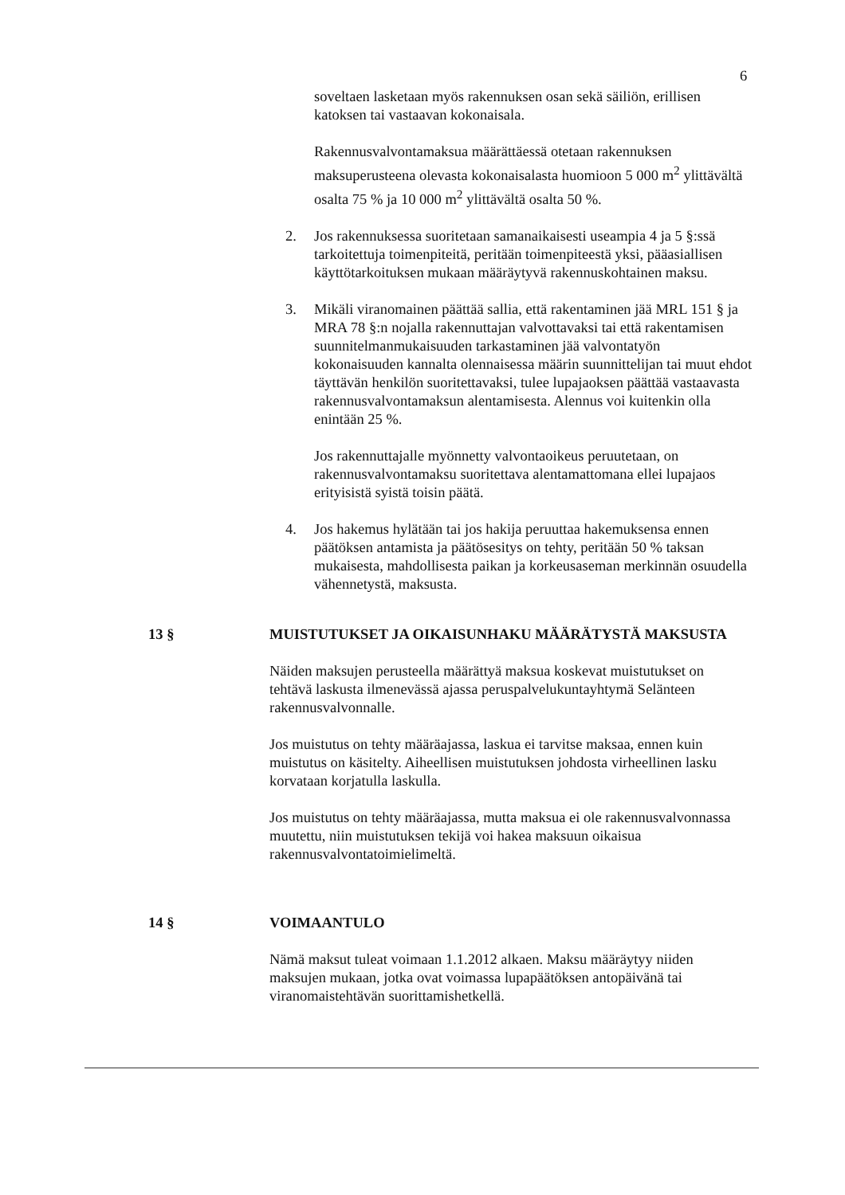6
soveltaen lasketaan myös rakennuksen osan sekä säiliön, erillisen katoksen tai vastaavan kokonaisala.
Rakennusvalvontamaksua määrättäessä otetaan rakennuksen maksuperusteena olevasta kokonaisalasta huomioon 5 000 m<sup>2</sup> ylittävältä osalta 75 % ja 10 000 m<sup>2</sup> ylittävältä osalta 50 %.
2. Jos rakennuksessa suoritetaan samanaikaisesti useampia 4 ja 5 §:ssä tarkoitettuja toimenpiteitä, peritään toimenpiteestä yksi, pääasiallisen käyttötarkoituksen mukaan määräytyvä rakennuskohtainen maksu.
3. Mikäli viranomainen päättää sallia, että rakentaminen jää MRL 151 § ja MRA 78 §:n nojalla rakennuttajan valvottavaksi tai että rakentamisen suunnitelmanmukaisuuden tarkastaminen jää valvontatyön kokonaisuuden kannalta olennaisessa määrin suunnittelijan tai muut ehdot täyttävän henkilön suoritettavaksi, tulee lupajaoksen päättää vastaavasta rakennusvalvontamaksun alentamisesta. Alennus voi kuitenkin olla enintään 25 %.
Jos rakennuttajalle myönnetty valvontaoikeus peruutetaan, on rakennusvalvontamaksu suoritettava alentamattomana ellei lupajaos erityisistä syistä toisin päätä.
4. Jos hakemus hylätään tai jos hakija peruuttaa hakemuksensa ennen päätöksen antamista ja päätösesitys on tehty, peritään 50 % taksan mukaisesta, mahdollisesta paikan ja korkeusaseman merkinnän osuudella vähennetystä, maksusta.
13 § MUISTUTUKSET JA OIKAISUNHAKU MÄÄRÄTYSTÄ MAKSUSTA
Näiden maksujen perusteella määrättyä maksua koskevat muistutukset on tehtävä laskusta ilmenevässä ajassa peruspalvelukuntayhtymä Selänteen rakennusvalvonnalle.
Jos muistutus on tehty määräajassa, laskua ei tarvitse maksaa, ennen kuin muistutus on käsitelty. Aiheellisen muistutuksen johdosta virheellinen lasku korvataan korjatulla laskulla.
Jos muistutus on tehty määräajassa, mutta maksua ei ole rakennusvalvonnassa muutettu, niin muistutuksen tekijä voi hakea maksuun oikaisua rakennusvalvontatoimielimeltä.
14 § VOIMAANTULO
Nämä maksut tuleat voimaan 1.1.2012 alkaen. Maksu määräytyy niiden maksujen mukaan, jotka ovat voimassa lupapäätöksen antopäivänä tai viranomaistehtävän suorittamishetkellä.